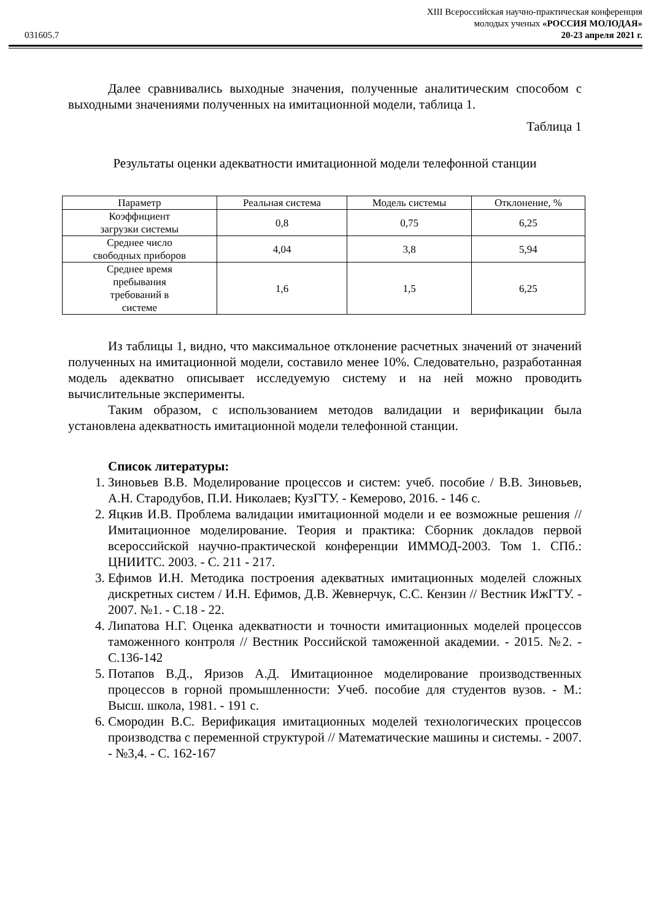XIII Всероссийская научно-практическая конференция
молодых ученых «РОССИЯ МОЛОДАЯ»
031605.7 20-23 апреля 2021 г.
Далее сравнивались выходные значения, полученные аналитическим способом с выходными значениями полученных на имитационной модели, таблица 1.
Таблица 1
Результаты оценки адекватности имитационной модели телефонной станции
| Параметр | Реальная система | Модель системы | Отклонение, % |
| Коэффициент загрузки системы | 0,8 | 0,75 | 6,25 |
| Среднее число свободных приборов | 4,04 | 3,8 | 5,94 |
| Среднее время пребывания требований в системе | 1,6 | 1,5 | 6,25 |
Из таблицы 1, видно, что максимальное отклонение расчетных значений от значений полученных на имитационной модели, составило менее 10%. Следовательно, разработанная модель адекватно описывает исследуемую систему и на ней можно проводить вычислительные эксперименты.
Таким образом, с использованием методов валидации и верификации была установлена адекватность имитационной модели телефонной станции.
Список литературы:
1. Зиновьев В.В. Моделирование процессов и систем: учеб. пособие / В.В. Зиновьев, А.Н. Стародубов, П.И. Николаев; КузГТУ. - Кемерово, 2016. - 146 с.
2. Яцкив И.В. Проблема валидации имитационной модели и ее возможные решения // Имитационное моделирование. Теория и практика: Сборник докладов первой всероссийской научно-практической конференции ИММОД-2003. Том 1. СПб.: ЦНИИТС. 2003. - С. 211 - 217.
3. Ефимов И.Н. Методика построения адекватных имитационных моделей сложных дискретных систем / И.Н. Ефимов, Д.В. Жевнерчук, С.С. Кензин // Вестник ИжГТУ. - 2007. №1. - С.18 - 22.
4. Липатова Н.Г. Оценка адекватности и точности имитационных моделей процессов таможенного контроля // Вестник Российской таможенной академии. - 2015. №2. - С.136-142
5. Потапов В.Д., Яризов А.Д. Имитационное моделирование производственных процессов в горной промышленности: Учеб. пособие для студентов вузов. - М.: Высш. школа, 1981. - 191 с.
6. Смородин В.С. Верификация имитационных моделей технологических процессов производства с переменной структурой // Математические машины и системы. - 2007. - №3,4. - С. 162-167